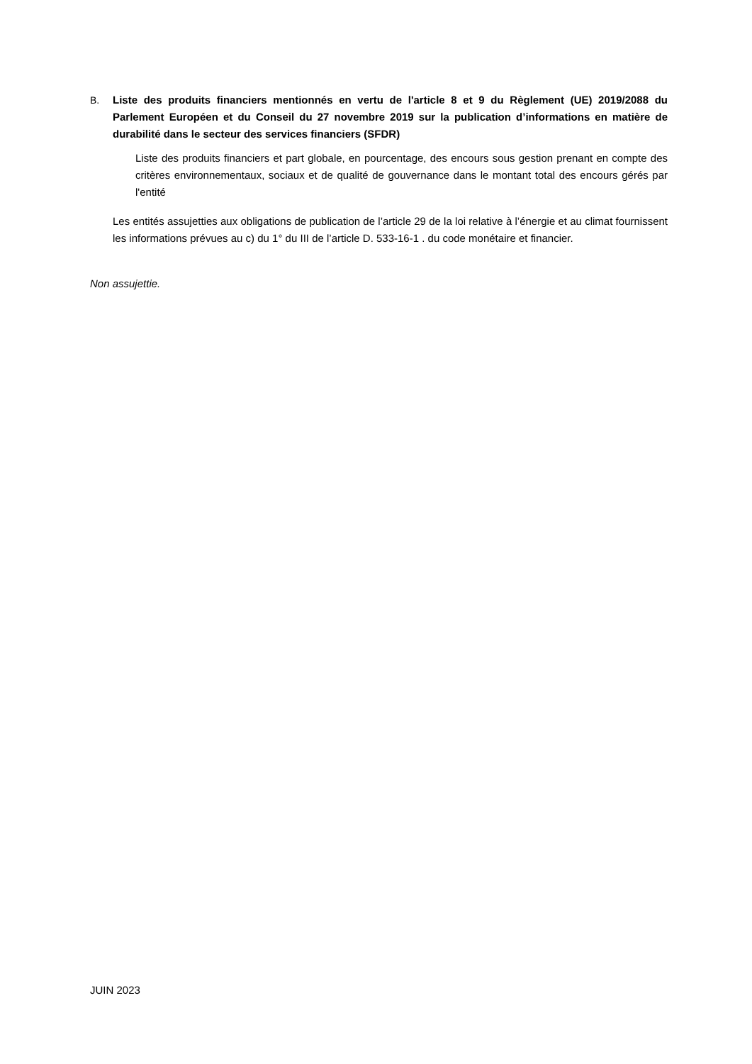B. Liste des produits financiers mentionnés en vertu de l'article 8 et 9 du Règlement (UE) 2019/2088 du Parlement Européen et du Conseil du 27 novembre 2019 sur la publication d’informations en matière de durabilité dans le secteur des services financiers (SFDR)
Liste des produits financiers et part globale, en pourcentage, des encours sous gestion prenant en compte des critères environnementaux, sociaux et de qualité de gouvernance dans le montant total des encours gérés par l'entité
Les entités assujetties aux obligations de publication de l’article 29 de la loi relative à l’énergie et au climat fournissent les informations prévues au c) du 1° du III de l’article D. 533-16-1 . du code monétaire et financier.
Non assujettie.
JUIN 2023